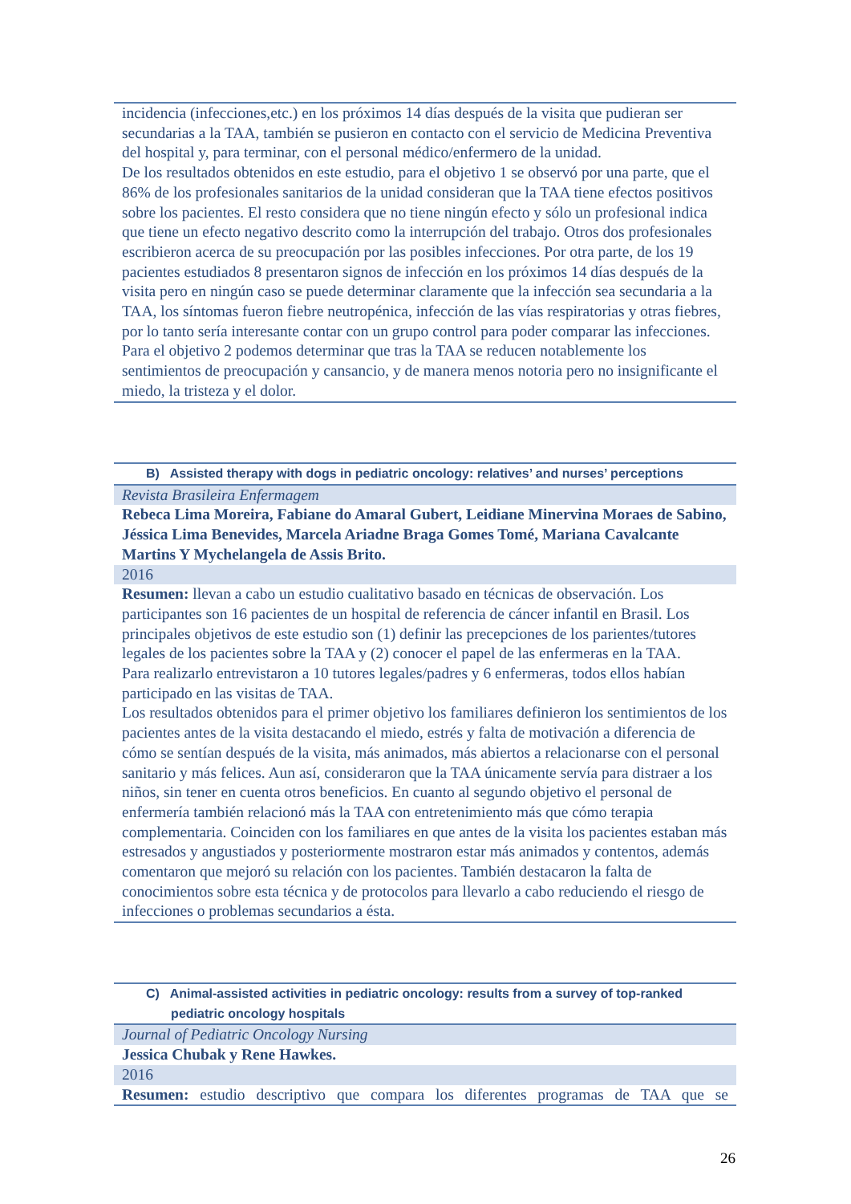| incidencia (infecciones,etc.) en los próximos 14 días después de la visita que pudieran ser secundarias a la TAA, también se pusieron en contacto con el servicio de Medicina Preventiva del hospital y, para terminar, con el personal médico/enfermero de la unidad. De los resultados obtenidos en este estudio, para el objetivo 1 se observó por una parte, que el 86% de los profesionales sanitarios de la unidad consideran que la TAA tiene efectos positivos sobre los pacientes. El resto considera que no tiene ningún efecto y sólo un profesional indica que tiene un efecto negativo descrito como la interrupción del trabajo. Otros dos profesionales escribieron acerca de su preocupación por las posibles infecciones. Por otra parte, de los 19 pacientes estudiados 8 presentaron signos de infección en los próximos 14 días después de la visita pero en ningún caso se puede determinar claramente que la infección sea secundaria a la TAA, los síntomas fueron fiebre neutropénica, infección de las vías respiratorias y otras fiebres, por lo tanto sería interesante contar con un grupo control para poder comparar las infecciones. Para el objetivo 2 podemos determinar que tras la TAA se reducen notablemente los sentimientos de preocupación y cansancio, y de manera menos notoria pero no insignificante el miedo, la tristeza y el dolor. |
| B) Assisted therapy with dogs in pediatric oncology: relatives’ and nurses’ perceptions |
| Revista Brasileira Enfermagem |
| Rebeca Lima Moreira, Fabiane do Amaral Gubert, Leidiane Minervina Moraes de Sabino, Jéssica Lima Benevides, Marcela Ariadne Braga Gomes Tomé, Mariana Cavalcante Martins Y Mychelangela de Assis Brito. |
| 2016 |
| Resumen: llevan a cabo un estudio cualitativo basado en técnicas de observación. Los participantes son 16 pacientes de un hospital de referencia de cáncer infantil en Brasil. Los principales objetivos de este estudio son (1) definir las precepciones de los parientes/tutores legales de los pacientes sobre la TAA y (2) conocer el papel de las enfermeras en la TAA. Para realizarlo entrevistaron a 10 tutores legales/padres y 6 enfermeras, todos ellos habían participado en las visitas de TAA. Los resultados obtenidos para el primer objetivo los familiares definieron los sentimientos de los pacientes antes de la visita destacando el miedo, estrés y falta de motivación a diferencia de cómo se sentían después de la visita, más animados, más abiertos a relacionarse con el personal sanitario y más felices. Aun así, consideraron que la TAA únicamente servía para distraer a los niños, sin tener en cuenta otros beneficios. En cuanto al segundo objetivo el personal de enfermería también relacionó más la TAA con entretenimiento más que cómo terapia complementaria. Coinciden con los familiares en que antes de la visita los pacientes estaban más estresados y angustiados y posteriormente mostraron estar más animados y contentos, además comentaron que mejoró su relación con los pacientes. También destacaron la falta de conocimientos sobre esta técnica y de protocolos para llevarlo a cabo reduciendo el riesgo de infecciones o problemas secundarios a ésta. |
| C) Animal-assisted activities in pediatric oncology: results from a survey of top-ranked pediatric oncology hospitals |
| Journal of Pediatric Oncology Nursing |
| Jessica Chubak y Rene Hawkes. |
| 2016 |
| Resumen: estudio descriptivo que compara los diferentes programas de TAA que se |
26